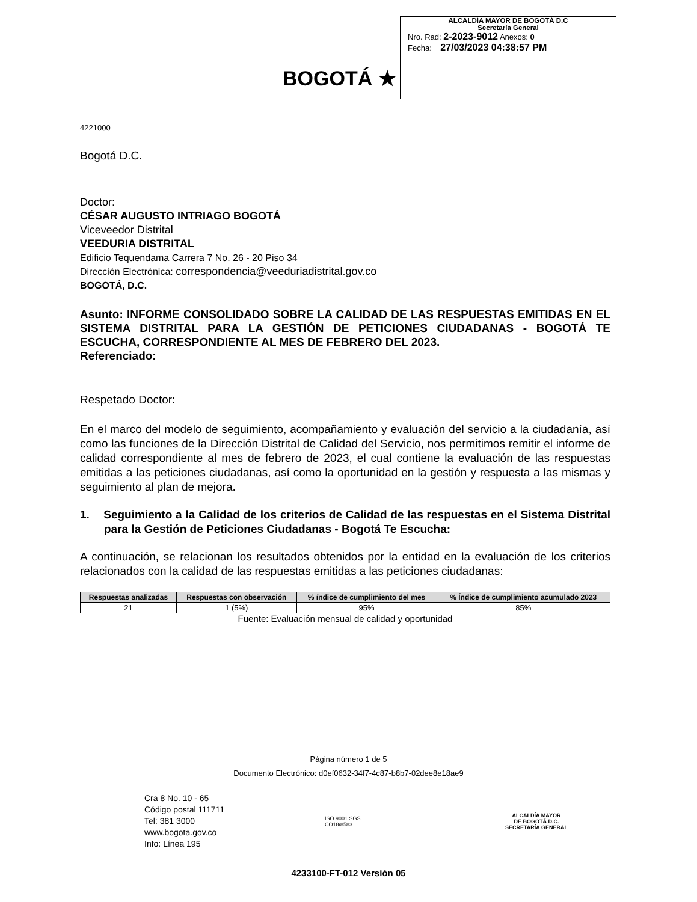BOGOTÁ ★
ALCALDÍA MAYOR DE BOGOTÁ D.C
Secretaría General
Nro. Rad: 2-2023-9012 Anexos: 0
Fecha: 27/03/2023 04:38:57 PM
4221000
Bogotá D.C.
Doctor:
CÉSAR AUGUSTO INTRIAGO BOGOTÁ
Viceveedor Distrital
VEEDURIA DISTRITAL
Edificio Tequendama Carrera 7 No. 26 - 20 Piso 34
Dirección Electrónica: correspondencia@veeduriadistrital.gov.co
BOGOTÁ, D.C.
Asunto: INFORME CONSOLIDADO SOBRE LA CALIDAD DE LAS RESPUESTAS EMITIDAS EN EL SISTEMA DISTRITAL PARA LA GESTIÓN DE PETICIONES CIUDADANAS - BOGOTÁ TE ESCUCHA, CORRESPONDIENTE AL MES DE FEBRERO DEL 2023.
Referenciado:
Respetado Doctor:
En el marco del modelo de seguimiento, acompañamiento y evaluación del servicio a la ciudadanía, así como las funciones de la Dirección Distrital de Calidad del Servicio, nos permitimos remitir el informe de calidad correspondiente al mes de febrero de 2023, el cual contiene la evaluación de las respuestas emitidas a las peticiones ciudadanas, así como la oportunidad en la gestión y respuesta a las mismas y seguimiento al plan de mejora.
1. Seguimiento a la Calidad de los criterios de Calidad de las respuestas en el Sistema Distrital para la Gestión de Peticiones Ciudadanas - Bogotá Te Escucha:
A continuación, se relacionan los resultados obtenidos por la entidad en la evaluación de los criterios relacionados con la calidad de las respuestas emitidas a las peticiones ciudadanas:
| Respuestas analizadas | Respuestas con observación | % índice de cumplimiento del mes | % Índice de cumplimiento acumulado 2023 |
| --- | --- | --- | --- |
| 21 | 1 (5%) | 95% | 85% |
Fuente: Evaluación mensual de calidad y oportunidad
Página número 1 de 5
Documento Electrónico: d0ef0632-34f7-4c87-b8b7-02dee8e18ae9
Cra 8 No. 10 - 65
Código postal 111711
Tel: 381 3000
www.bogota.gov.co
Info: Línea 195
ISO 9001 SGS
CO18/8583
ALCALDÍA MAYOR
DE BOGOTÁ D.C.
SECRETARÍA GENERAL
4233100-FT-012 Versión 05